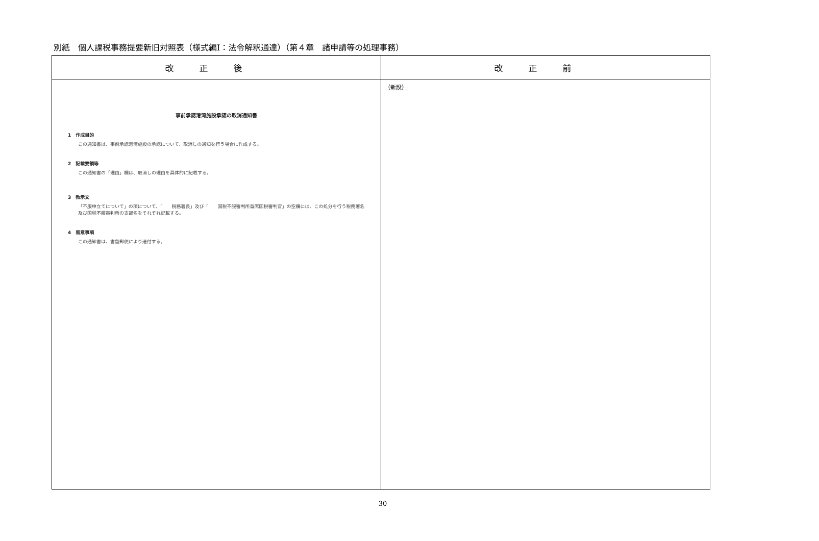別紙　個人課税事務提要新旧対照表（様式編Ⅰ：法令解釈通達）（第４章　諸申請等の処理事務）
| 改正後 | 改正前 |
| --- | --- |
| 事前承認港湾施設承認の取消通知書 1 作成目的 この通知書は、事前承認港湾施設の承認について、取消しの通知を行う場合に作成する。 2 記載要領等 この通知書の「理由」欄は、取消しの理由を具体的に記載する。 3 教示文 「不服申立てについて」の項について、「 税務署長」及び「 国税不服審判所首席国税審判官」の空欄には、この処分を行う税務署名及び国税不服審判所の支部名をそれぞれ記載する。 4 留意事項 この通知書は、書留郵便により送付する。 | （新設） |
30